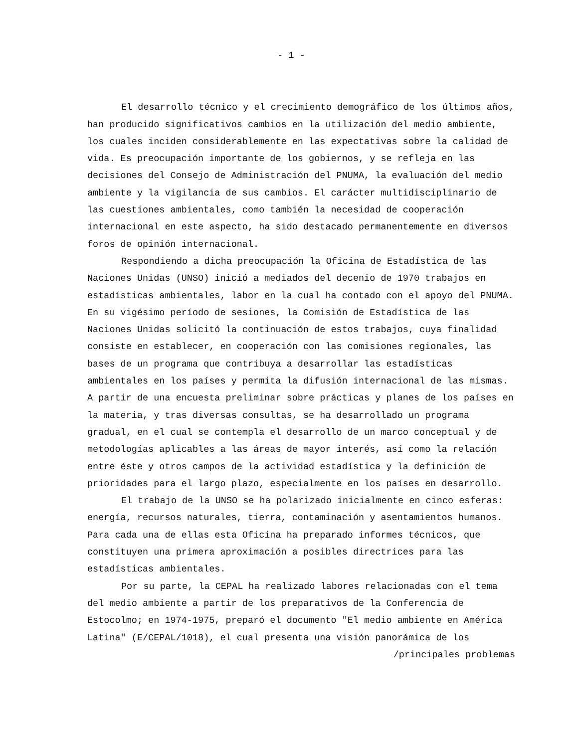- 1 -
El desarrollo técnico y el crecimiento demográfico de los últimos años, han producido significativos cambios en la utilización del medio ambiente, los cuales inciden considerablemente en las expectativas sobre la calidad de vida. Es preocupación importante de los gobiernos, y se refleja en las decisiones del Consejo de Administración del PNUMA, la evaluación del medio ambiente y la vigilancia de sus cambios. El carácter multidisciplinario de las cuestiones ambientales, como también la necesidad de cooperación internacional en este aspecto, ha sido destacado permanentemente en diversos foros de opinión internacional.
Respondiendo a dicha preocupación la Oficina de Estadística de las Naciones Unidas (UNSO) inició a mediados del decenio de 1970 trabajos en estadísticas ambientales, labor en la cual ha contado con el apoyo del PNUMA. En su vigésimo período de sesiones, la Comisión de Estadística de las Naciones Unidas solicitó la continuación de estos trabajos, cuya finalidad consiste en establecer, en cooperación con las comisiones regionales, las bases de un programa que contribuya a desarrollar las estadísticas ambientales en los países y permita la difusión internacional de las mismas. A partir de una encuesta preliminar sobre prácticas y planes de los países en la materia, y tras diversas consultas, se ha desarrollado un programa gradual, en el cual se contempla el desarrollo de un marco conceptual y de metodologías aplicables a las áreas de mayor interés, así como la relación entre éste y otros campos de la actividad estadística y la definición de prioridades para el largo plazo, especialmente en los países en desarrollo.
El trabajo de la UNSO se ha polarizado inicialmente en cinco esferas: energía, recursos naturales, tierra, contaminación y asentamientos humanos. Para cada una de ellas esta Oficina ha preparado informes técnicos, que constituyen una primera aproximación a posibles directrices para las estadísticas ambientales.
Por su parte, la CEPAL ha realizado labores relacionadas con el tema del medio ambiente a partir de los preparativos de la Conferencia de Estocolmo; en 1974-1975, preparó el documento "El medio ambiente en América Latina" (E/CEPAL/1018), el cual presenta una visión panorámica de los
/principales problemas